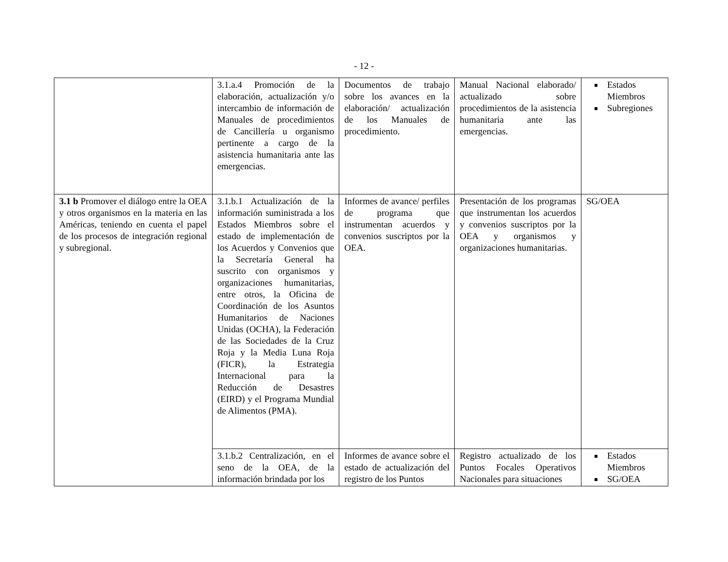- 12 -
| | 3.1.a.4 Promoción de la elaboración, actualización y/o intercambio de información de Manuales de procedimientos de Cancillería u organismo pertinente a cargo de la asistencia humanitaria ante las emergencias. | Documentos de trabajo sobre los avances en la elaboración/ actualización de los Manuales de procedimiento. | Manual Nacional elaborado/ actualizado sobre procedimientos de la asistencia humanitaria ante las emergencias. | Estados Miembros Subregiones |
| 3.1 b Promover el diálogo entre la OEA y otros organismos en la materia en las Américas, teniendo en cuenta el papel de los procesos de integración regional y subregional. | 3.1.b.1 Actualización de la información suministrada a los Estados Miembros sobre el estado de implementación de los Acuerdos y Convenios que la Secretaría General ha suscrito con organismos y organizaciones humanitarias, entre otros, la Oficina de Coordinación de los Asuntos Humanitarios de Naciones Unidas (OCHA), la Federación de las Sociedades de la Cruz Roja y la Media Luna Roja (FICR), la Estrategia Internacional para la Reducción de Desastres (EIRD) y el Programa Mundial de Alimentos (PMA). | Informes de avance/ perfiles de programa que instrumentan acuerdos y convenios suscriptos por la OEA. | Presentación de los programas que instrumentan los acuerdos y convenios suscriptos por la OEA y organismos y organizaciones humanitarias. | SG/OEA |
| | 3.1.b.2 Centralización, en el seno de la OEA, de la información brindada por los | Informes de avance sobre el estado de actualización del registro de los Puntos | Registro actualizado de los Puntos Focales Operativos Nacionales para situaciones | Estados Miembros SG/OEA |